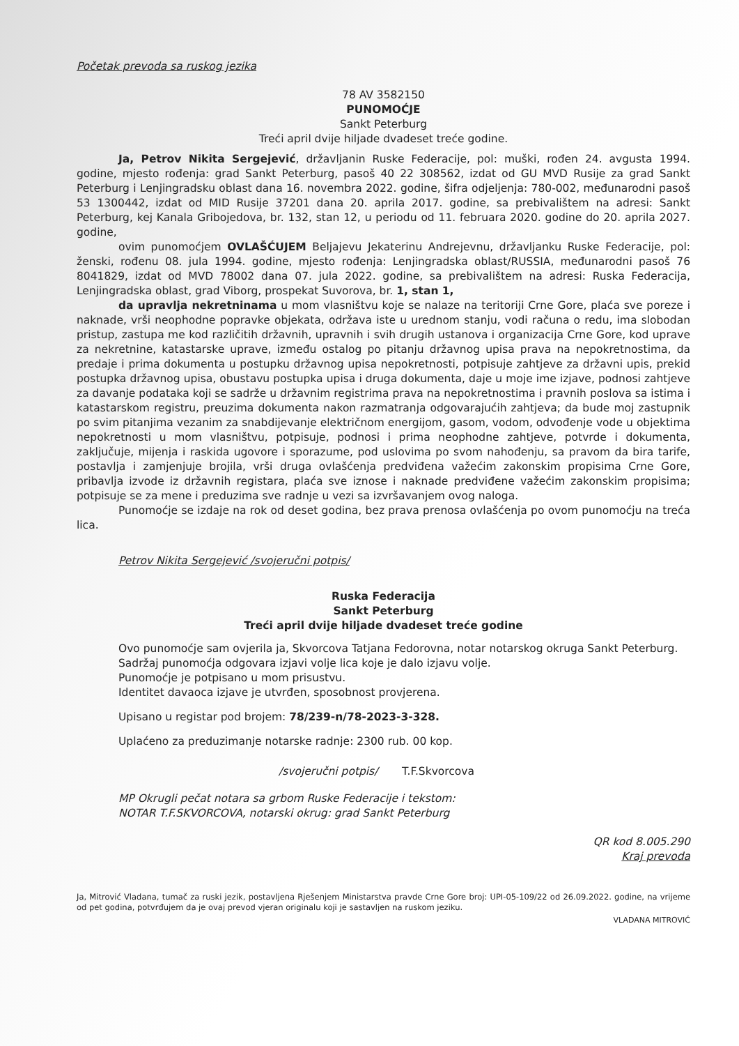Početak prevoda sa ruskog jezika
78 AV 3582150
PUNOMOĆJE
Sankt Peterburg
Treći april dvije hiljade dvadeset treće godine.
Ja, Petrov Nikita Sergejević, državljanin Ruske Federacije, pol: muški, rođen 24. avgusta 1994. godine, mjesto rođenja: grad Sankt Peterburg, pasoš 40 22 308562, izdat od GU MVD Rusije za grad Sankt Peterburg i Lenjingradsku oblast dana 16. novembra 2022. godine, šifra odjeljenja: 780-002, međunarodni pasoš 53 1300442, izdat od MID Rusije 37201 dana 20. aprila 2017. godine, sa prebivalištem na adresi: Sankt Peterburg, kej Kanala Gribojedova, br. 132, stan 12, u periodu od 11. februara 2020. godine do 20. aprila 2027. godine,
ovim punomoćjem OVLAŠĆUJEM Beljajevu Jekaterinu Andrejevnu, državljanku Ruske Federacije, pol: ženski, rođenu 08. jula 1994. godine, mjesto rođenja: Lenjingradska oblast/RUSSIA, međunarodni pasoš 76 8041829, izdat od MVD 78002 dana 07. jula 2022. godine, sa prebivalištem na adresi: Ruska Federacija, Lenjingradska oblast, grad Viborg, prospekat Suvorova, br. 1, stan 1,
da upravlja nekretninama u mom vlasništvu koje se nalaze na teritoriji Crne Gore, plaća sve poreze i naknade, vrši neophodne popravke objekata, održava iste u urednom stanju, vodi računa o redu, ima slobodan pristup, zastupa me kod različitih državnih, upravnih i svih drugih ustanova i organizacija Crne Gore, kod uprave za nekretnine, katastarske uprave, između ostalog po pitanju državnog upisa prava na nepokretnostima, da predaje i prima dokumenta u postupku državnog upisa nepokretnosti, potpisuje zahtjeve za državni upis, prekid postupka državnog upisa, obustavu postupka upisa i druga dokumenta, daje u moje ime izjave, podnosi zahtjeve za davanje podataka koji se sadrže u državnim registrima prava na nepokretnostima i pravnih poslova sa istima i katastarskom registru, preuzima dokumenta nakon razmatranja odgovarajućih zahtjeva; da bude moj zastupnik po svim pitanjima vezanim za snabdijevanje električnom energijom, gasom, vodom, odvođenje vode u objektima nepokretnosti u mom vlasništvu, potpisuje, podnosi i prima neophodne zahtjeve, potvrde i dokumenta, zaključuje, mijenja i raskida ugovore i sporazume, pod uslovima po svom nahođenju, sa pravom da bira tarife, postavlja i zamjenjuje brojila, vrši druga ovlašćenja predviđena važećim zakonskim propisima Crne Gore, pribavlja izvode iz državnih registara, plaća sve iznose i naknade predviđene važećim zakonskim propisima; potpisuje se za mene i preduzima sve radnje u vezi sa izvršavanjem ovog naloga.
Punomoćje se izdaje na rok od deset godina, bez prava prenosa ovlašćenja po ovom punomoćju na treća lica.
Petrov Nikita Sergejević /svojeručni potpis/
Ruska Federacija
Sankt Peterburg
Treći april dvije hiljade dvadeset treće godine
Ovo punomoćje sam ovjerila ja, Skvorcova Tatjana Fedorovna, notar notarskog okruga Sankt Peterburg.
Sadržaj punomoćja odgovara izjavi volje lica koje je dalo izjavu volje.
Punomoćje je potpisano u mom prisustvu.
Identitet davaoca izjave je utvrđen, sposobnost provjerena.
Upisano u registar pod brojem: 78/239-n/78-2023-3-328.
Uplaćeno za preduzimanje notarske radnje: 2300 rub. 00 kop.
/svojeručni potpis/ T.F.Skvorcova
MP Okrugli pečat notara sa grbom Ruske Federacije i tekstom:
NOTAR T.F.SKVORCOVA, notarski okrug: grad Sankt Peterburg
QR kod 8.005.290
Kraj prevoda
Ja, Mitrović Vladana, tumač za ruski jezik, postavljena Rješenjem Ministarstva pravde Crne Gore broj: UPI-05-109/22 od 26.09.2022. godine, na vrijeme od pet godina, potvrđujem da je ovaj prevod vjeran originalu koji je sastavljen na ruskom jeziku.
VLADANA MITROVIĆ